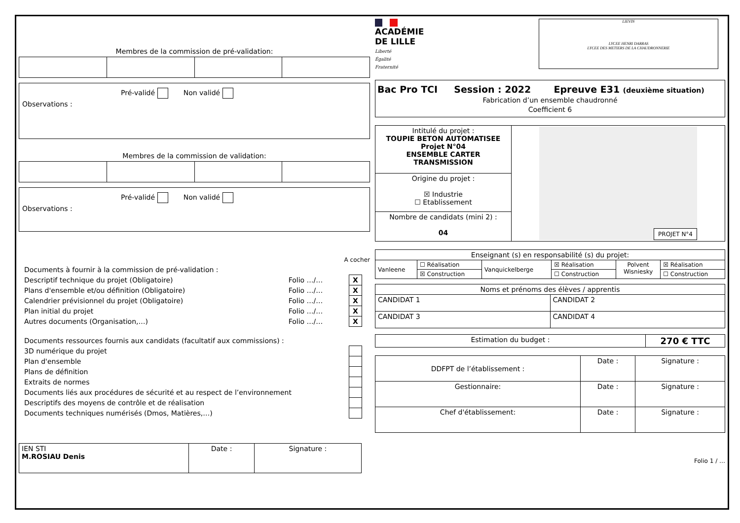Membres de la commission de pré-validation:
Pré-validé Non validé
Observations :
Membres de la commission de validation:
Pré-validé Non validé
Observations :
A cocher
| Documents à fournir à la commission de pré-validation : | | |
| Descriptif technique du projet (Obligatoire) | Folio …/… | X |
| Plans d'ensemble et/ou définition (Obligatoire) | Folio …/… | X |
| Calendrier prévisionnel du projet (Obligatoire) | Folio …/… | X |
| Plan initial du projet | Folio …/… | X |
| Autres documents (Organisation,…) | Folio …/… | X |
| Documents ressources fournis aux candidats (facultatif aux commissions) : | | |
| 3D numérique du projet | | |
| Plan d'ensemble | | |
| Plans de définition | | |
| Extraits de normes | | |
| Documents liés aux procédures de sécurité et au respect de l’environnement | | |
| Descriptifs des moyens de contrôle et de réalisation | | |
| Documents techniques numérisés (Dmos, Matières,…) | | |
| IEN STI M.ROSIAU Denis | Date : | Signature : |
ACADÉMIE
DE LILLE
Liberté
Égalité
Fraternité
LIEVIN
LYCEE HENRI DARRAS
LYCEE DES METIERS DE LA CHAUDRONNERIE
Bac Pro TCI Session : 2022 Epreuve E31 (deuxième situation)
Fabrication d’un ensemble chaudronné
Coefficient 6
| Intitulé du projet : TOUPIE BETON AUTOMATISEE Projet N°04 ENSEMBLE CARTER TRANSMISSION | PROJET N°4 |
| Origine du projet : ☒ Industrie ☐ Etablissement | |
| Nombre de candidats (mini 2) : 04 | |
| Enseignant (s) en responsabilité (s) du projet: | | | | | |
| Vanleene | ☐ Réalisation | Vanquickelberge | ☒ Réalisation | Polvent Wisniesky | ☒ Réalisation |
| | ☒ Construction | | ☐ Construction | | ☐ Construction |
| Noms et prénoms des élèves / apprentis | |
| CANDIDAT 1 | CANDIDAT 2 |
| CANDIDAT 3 | CANDIDAT 4 |
| Estimation du budget : | 270 € TTC |
| DDFPT de l’établissement : | Date : | Signature : |
| Gestionnaire: | Date : | Signature : |
| Chef d'établissement: | Date : | Signature : |
Folio 1 / …